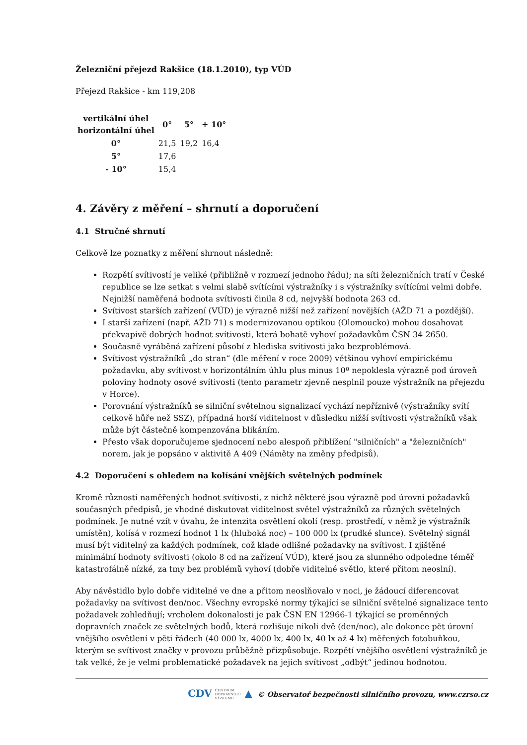Železniční přejezd Rakšice (18.1.2010), typ VÚD
Přejezd Rakšice - km 119,208
| vertikální úhel horizontální úhel | 0° | 5° | + 10° |
| --- | --- | --- | --- |
| 0° | 21,5 | 19,2 | 16,4 |
| 5° | 17,6 | | |
| - 10° | 15,4 | | |
4. Závěry z měření – shrnutí a doporučení
4.1 Stručné shrnutí
Celkově lze poznatky z měření shrnout následně:
Rozpětí svítivostí je veliké (přibližně v rozmezí jednoho řádu); na síti železničních tratí v České republice se lze setkat s velmi slabě svítícími výstražníky i s výstražníky svítícími velmi dobře. Nejnižší naměřená hodnota svítivosti činila 8 cd, nejvyšší hodnota 263 cd.
Svítivost starších zařízení (VÚD) je výrazně nižší než zařízení novějších (AŽD 71 a pozdější).
I starší zařízení (např. AŽD 71) s modernizovanou optikou (Olomoucko) mohou dosahovat překvapivě dobrých hodnot svítivosti, která bohatě vyhoví požadavkům ČSN 34 2650.
Současně vyráběná zařízení působí z hlediska svítivosti jako bezproblémová.
Svítivost výstražníků „do stran“ (dle měření v roce 2009) většinou vyhoví empirickému požadavku, aby svítivost v horizontálním úhlu plus minus 10º nepoklesla výrazně pod úroveň poloviny hodnoty osové svítivosti (tento parametr zjevně nesplnil pouze výstražník na přejezdu v Horce).
Porovnání výstražníků se silniční světelnou signalizací vychází nepříznivě (výstražníky svítí celkově hůře než SSZ), případná horší viditelnost v důsledku nižší svítivosti výstražníků však může být částečně kompenzována blikáním.
Přesto však doporučujeme sjednocení nebo alespoň přiblížení "silničních" a "železničních" norem, jak je popsáno v aktivitě A 409 (Náměty na změny předpisů).
4.2 Doporučení s ohledem na kolísání vnějších světelných podmínek
Kromě různosti naměřených hodnot svítivosti, z nichž některé jsou výrazně pod úrovní požadavků současných předpisů, je vhodné diskutovat viditelnost světel výstražníků za různých světelných podmínek. Je nutné vzít v úvahu, že intenzita osvětlení okolí (resp. prostředí, v němž je výstražník umístěn), kolísá v rozmezí hodnot 1 lx (hluboká noc) – 100 000 lx (prudké slunce). Světelný signál musí být viditelný za každých podmínek, což klade odlišné požadavky na svítivost. I zjištěné minimální hodnoty svítivosti (okolo 8 cd na zařízení VÚD), které jsou za slunného odpoledne téměř katastrofálně nízké, za tmy bez problémů vyhoví (dobře viditelné světlo, které přitom neoslní).
Aby návěstidlo bylo dobře viditelné ve dne a přitom neoslňovalo v noci, je žádoucí diferencovat požadavky na svítivost den/noc. Všechny evropské normy týkající se silniční světelné signalizace tento požadavek zohledňují; vrcholem dokonalosti je pak ČSN EN 12966-1 týkající se proměnných dopravních značek ze světelných bodů, která rozlišuje nikoli dvě (den/noc), ale dokonce pět úrovní vnějšího osvětlení v pěti řádech (40 000 lx, 4000 lx, 400 lx, 40 lx až 4 lx) měřených fotobuňkou, kterým se svítivost značky v provozu průběžně přizpůsobuje. Rozpětí vnějšího osvětlení výstražníků je tak velké, že je velmi problematické požadavek na jejich svítivost „odbýt“ jedinou hodnotou.
CDV CENTRUM
DOPRAVNÍHO
VÝZKUMU ▲ © Observatoř bezpečnosti silničního provozu, www.czrso.cz